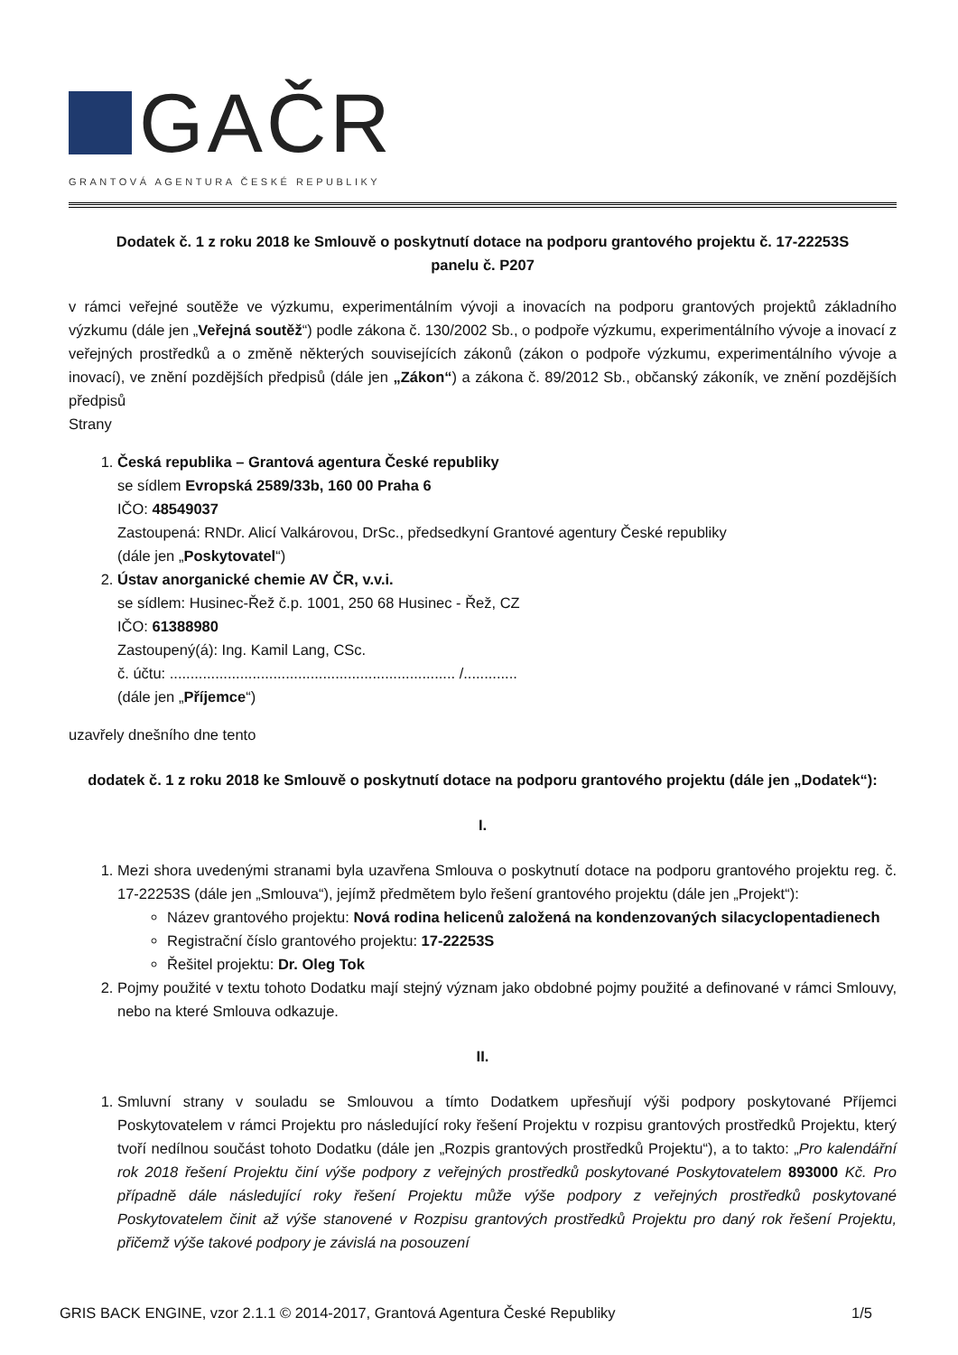GAČR
GRANTOVÁ AGENTURA ČESKÉ REPUBLIKY
Dodatek č. 1 z roku 2018 ke Smlouvě o poskytnutí dotace na podporu grantového projektu č. 17-22253S
panelu č. P207
v rámci veřejné soutěže ve výzkumu, experimentálním vývoji a inovacích na podporu grantových projektů základního výzkumu (dále jen „Veřejná soutěž“) podle zákona č. 130/2002 Sb., o podpoře výzkumu, experimentálního vývoje a inovací z veřejných prostředků a o změně některých souvisejících zákonů (zákon o podpoře výzkumu, experimentálního vývoje a inovací), ve znění pozdějších předpisů (dále jen „Zákon“) a zákona č. 89/2012 Sb., občanský zákoník, ve znění pozdějších předpisů
Strany
1. Česká republika – Grantová agentura České republiky
se sídlem Evropská 2589/33b, 160 00 Praha 6
IČO: 48549037
Zastoupená: RNDr. Alicí Valkárovou, DrSc., předsedkyní Grantové agentury České republiky
(dále jen „Poskytovatel“)
2. Ústav anorganické chemie AV ČR, v.v.i.
se sídlem: Husinec-Řež č.p. 1001, 250 68 Husinec - Řež, CZ
IČO: 61388980
Zastoupený(á): Ing. Kamil Lang, CSc.
č. účtu: ..................................................................... /.............
(dále jen „Příjemce“)
uzavřely dnešního dne tento
dodatek č. 1 z roku 2018 ke Smlouvě o poskytnutí dotace na podporu grantového projektu (dále jen „Dodatek“):
I.
1. Mezi shora uvedenými stranami byla uzavřena Smlouva o poskytnutí dotace na podporu grantového projektu reg. č. 17-22253S (dále jen „Smlouva“), jejímž předmětem bylo řešení grantového projektu (dále jen „Projekt“):
Název grantového projektu: Nová rodina helicenů založená na kondenzovaných silacyclopentadienech
Registrační číslo grantového projektu: 17-22253S
Řešitel projektu: Dr. Oleg Tok
2. Pojmy použité v textu tohoto Dodatku mají stejný význam jako obdobné pojmy použité a definované v rámci Smlouvy, nebo na které Smlouva odkazuje.
II.
1. Smluvní strany v souladu se Smlouvou a tímto Dodatkem upřesňují výši podpory poskytované Příjemci Poskytovatelem v rámci Projektu pro následující roky řešení Projektu v rozpisu grantových prostředků Projektu, který tvoří nedílnou součást tohoto Dodatku (dále jen „Rozpis grantových prostředků Projektu“), a to takto: „Pro kalendářní rok 2018 řešení Projektu činí výše podpory z veřejných prostředků poskytované Poskytovatelem 893000 Kč. Pro případně dále následující roky řešení Projektu může výše podpory z veřejných prostředků poskytované Poskytovatelem činit až výše stanovené v Rozpisu grantových prostředků Projektu pro daný rok řešení Projektu, přičemž výše takové podpory je závislá na posouzení
GRIS BACK ENGINE, vzor 2.1.1 © 2014-2017, Grantová Agentura České Republiky 1/5